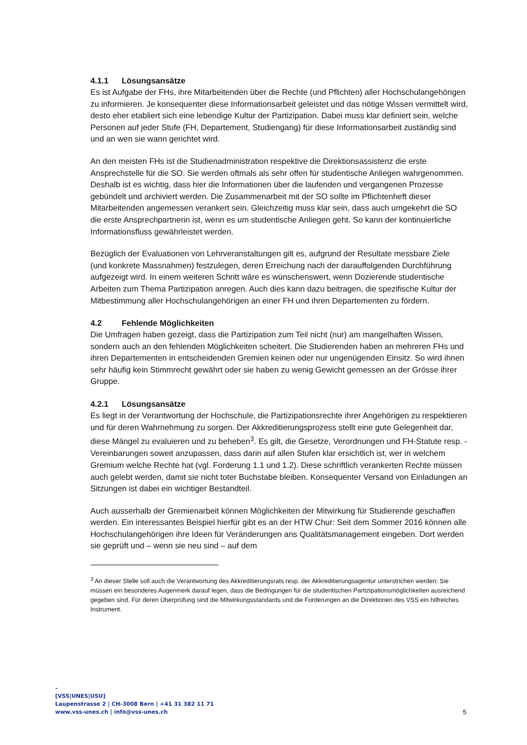4.1.1 Lösungsansätze
Es ist Aufgabe der FHs, ihre Mitarbeitenden über die Rechte (und Pflichten) aller Hochschulangehörigen zu informieren. Je konsequenter diese Informationsarbeit geleistet und das nötige Wissen vermittelt wird, desto eher etabliert sich eine lebendige Kultur der Partizipation. Dabei muss klar definiert sein, welche Personen auf jeder Stufe (FH, Departement, Studiengang) für diese Informationsarbeit zuständig sind und an wen sie wann gerichtet wird.
An den meisten FHs ist die Studienadministration respektive die Direktionsassistenz die erste Ansprechstelle für die SO. Sie werden oftmals als sehr offen für studentische Anliegen wahrgenommen. Deshalb ist es wichtig, dass hier die Informationen über die laufenden und vergangenen Prozesse gebündelt und archiviert werden. Die Zusammenarbeit mit der SO sollte im Pflichtenheft dieser Mitarbeitenden angemessen verankert sein. Gleichzeitig muss klar sein, dass auch umgekehrt die SO die erste Ansprechpartnerin ist, wenn es um studentische Anliegen geht. So kann der kontinuierliche Informationsfluss gewährleistet werden.
Bezüglich der Evaluationen von Lehrveranstaltungen gilt es, aufgrund der Resultate messbare Ziele (und konkrete Massnahmen) festzulegen, deren Erreichung nach der darauffolgenden Durchführung aufgezeigt wird. In einem weiteren Schritt wäre es wünschenswert, wenn Dozierende studentische Arbeiten zum Thema Partizipation anregen. Auch dies kann dazu beitragen, die spezifische Kultur der Mitbestimmung aller Hochschulangehörigen an einer FH und ihren Departementen zu fördern.
4.2 Fehlende Möglichkeiten
Die Umfragen haben gezeigt, dass die Partizipation zum Teil nicht (nur) am mangelhaften Wissen, sondern auch an den fehlenden Möglichkeiten scheitert. Die Studierenden haben an mehreren FHs und ihren Departementen in entscheidenden Gremien keinen oder nur ungenügenden Einsitz. So wird ihnen sehr häufig kein Stimmrecht gewährt oder sie haben zu wenig Gewicht gemessen an der Grösse ihrer Gruppe.
4.2.1 Lösungsansätze
Es liegt in der Verantwortung der Hochschule, die Partizipationsrechte ihrer Angehörigen zu respektieren und für deren Wahrnehmung zu sorgen. Der Akkreditierungsprozess stellt eine gute Gelegenheit dar, diese Mängel zu evaluieren und zu beheben<sup>3</sup>. Es gilt, die Gesetze, Verordnungen und FH-Statute resp. -Vereinbarungen soweit anzupassen, dass darin auf allen Stufen klar ersichtlich ist, wer in welchem Gremium welche Rechte hat (vgl. Forderung 1.1 und 1.2). Diese schriftlich verankerten Rechte müssen auch gelebt werden, damit sie nicht toter Buchstabe bleiben. Konsequenter Versand von Einladungen an Sitzungen ist dabei ein wichtiger Bestandteil.
Auch ausserhalb der Gremienarbeit können Möglichkeiten der Mitwirkung für Studierende geschaffen werden. Ein interessantes Beispiel hierfür gibt es an der HTW Chur: Seit dem Sommer 2016 können alle Hochschulangehörigen ihre Ideen für Veränderungen ans Qualitätsmanagement eingeben. Dort werden sie geprüft und – wenn sie neu sind – auf dem
<sup>3</sup> An dieser Stelle soll auch die Verantwortung des Akkreditierungsrats resp. der Akkreditierungsagentur unterstrichen werden: Sie müssen ein besonderes Augenmerk darauf legen, dass die Bedingungen für die studentischen Partizipationsmöglichkeiten ausreichend gegeben sind. Für deren Überprüfung sind die Mitwirkungsstandards und die Forderungen an die Direktionen des VSS ein hilfreiches Instrument.
–
[VSS|UNES|USU]
Laupenstrasse 2 | CH-3008 Bern | +41 31 382 11 71
www.vss-unes.ch | info@vss-unes.ch
5